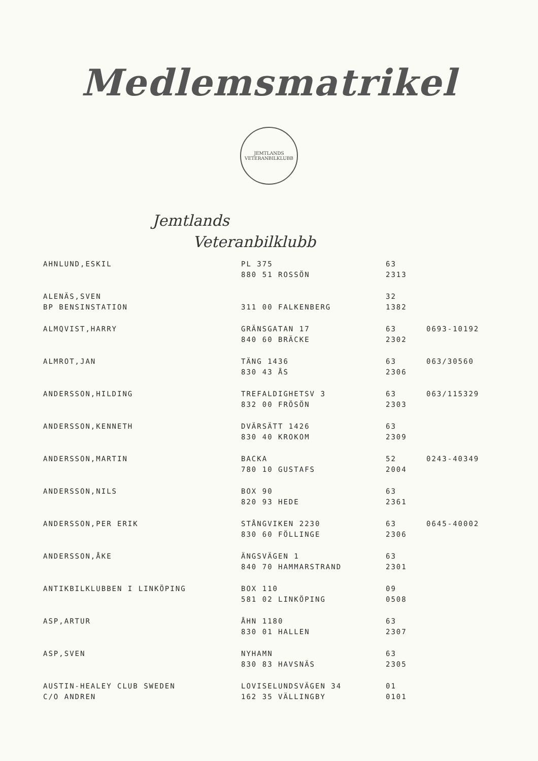Medlemsmatrikel
JEMTLANDS
VETERANBILKLUBB
Jemtlands
Veteranbilklubb
| AHNLUND,ESKIL | PL 375 880 51 ROSSÖN | 63 2313 | |
| ALENÄS,SVEN BP BENSINSTATION | 311 00 FALKENBERG | 32 1382 | |
| ALMQVIST,HARRY | GRÄNSGATAN 17 840 60 BRÄCKE | 63 2302 | 0693-10192 |
| ALMROT,JAN | TÄNG 1436 830 43 ÅS | 63 2306 | 063/30560 |
| ANDERSSON,HILDING | TREFALDIGHETSV 3 832 00 FRÖSÖN | 63 2303 | 063/115329 |
| ANDERSSON,KENNETH | DVÄRSÄTT 1426 830 40 KROKOM | 63 2309 | |
| ANDERSSON,MARTIN | BACKA 780 10 GUSTAFS | 52 2004 | 0243-40349 |
| ANDERSSON,NILS | BOX 90 820 93 HEDE | 63 2361 | |
| ANDERSSON,PER ERIK | STÅNGVIKEN 2230 830 60 FÖLLINGE | 63 2306 | 0645-40002 |
| ANDERSSON,ÅKE | ÄNGSVÄGEN 1 840 70 HAMMARSTRAND | 63 2301 | |
| ANTIKBILKLUBBEN I LINKÖPING | BOX 110 581 02 LINKÖPING | 09 0508 | |
| ASP,ARTUR | ÅHN 1180 830 01 HALLEN | 63 2307 | |
| ASP,SVEN | NYHAMN 830 83 HAVSNÄS | 63 2305 | |
| AUSTIN-HEALEY CLUB SWEDEN C/O ANDREN | LOVISELUNDSVÄGEN 34 162 35 VÄLLINGBY | 01 0101 | |